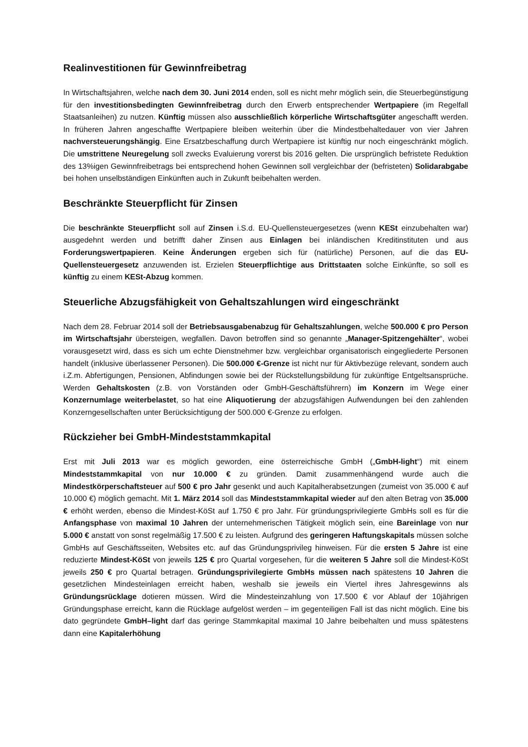Realinvestitionen für Gewinnfreibetrag
In Wirtschaftsjahren, welche nach dem 30. Juni 2014 enden, soll es nicht mehr möglich sein, die Steuerbegünstigung für den investitionsbedingten Gewinnfreibetrag durch den Erwerb entsprechender Wertpapiere (im Regelfall Staatsanleihen) zu nutzen. Künftig müssen also ausschließlich körperliche Wirtschaftsgüter angeschafft werden. In früheren Jahren angeschaffte Wertpapiere bleiben weiterhin über die Mindestbehaltedauer von vier Jahren nachversteuerungshängig. Eine Ersatzbeschaffung durch Wertpapiere ist künftig nur noch eingeschränkt möglich. Die umstrittene Neuregelung soll zwecks Evaluierung vorerst bis 2016 gelten. Die ursprünglich befristete Reduktion des 13%igen Gewinnfreibetrags bei entsprechend hohen Gewinnen soll vergleichbar der (befristeten) Solidarabgabe bei hohen unselbständigen Einkünften auch in Zukunft beibehalten werden.
Beschränkte Steuerpflicht für Zinsen
Die beschränkte Steuerpflicht soll auf Zinsen i.S.d. EU-Quellensteuergesetzes (wenn KESt einzubehalten war) ausgedehnt werden und betrifft daher Zinsen aus Einlagen bei inländischen Kreditinstituten und aus Forderungswertpapieren. Keine Änderungen ergeben sich für (natürliche) Personen, auf die das EU-Quellensteuergesetz anzuwenden ist. Erzielen Steuerpflichtige aus Drittstaaten solche Einkünfte, so soll es künftig zu einem KESt-Abzug kommen.
Steuerliche Abzugsfähigkeit von Gehaltszahlungen wird eingeschränkt
Nach dem 28. Februar 2014 soll der Betriebsausgabenabzug für Gehaltszahlungen, welche 500.000 € pro Person im Wirtschaftsjahr übersteigen, wegfallen. Davon betroffen sind so genannte „Manager-Spitzengehälter“, wobei vorausgesetzt wird, dass es sich um echte Dienstnehmer bzw. vergleichbar organisatorisch eingegliederte Personen handelt (inklusive überlassener Personen). Die 500.000 €-Grenze ist nicht nur für Aktivbezüge relevant, sondern auch i.Z.m. Abfertigungen, Pensionen, Abfindungen sowie bei der Rückstellungsbildung für zukünftige Entgeltsansprüche. Werden Gehaltskosten (z.B. von Vorständen oder GmbH-Geschäftsführern) im Konzern im Wege einer Konzernumlage weiterbelastet, so hat eine Aliquotierung der abzugsfähigen Aufwendungen bei den zahlenden Konzerngesellschaften unter Berücksichtigung der 500.000 €-Grenze zu erfolgen.
Rückzieher bei GmbH-Mindeststammkapital
Erst mit Juli 2013 war es möglich geworden, eine österreichische GmbH („GmbH-light“) mit einem Mindeststammkapital von nur 10.000 € zu gründen. Damit zusammenhängend wurde auch die Mindestkörperschaftsteuer auf 500 € pro Jahr gesenkt und auch Kapitalherabsetzungen (zumeist von 35.000 € auf 10.000 €) möglich gemacht. Mit 1. März 2014 soll das Mindeststammkapital wieder auf den alten Betrag von 35.000 € erhöht werden, ebenso die Mindest-KöSt auf 1.750 € pro Jahr. Für gründungsprivilegierte GmbHs soll es für die Anfangsphase von maximal 10 Jahren der unternehmerischen Tätigkeit möglich sein, eine Bareinlage von nur 5.000 € anstatt von sonst regelmäßig 17.500 € zu leisten. Aufgrund des geringeren Haftungskapitals müssen solche GmbHs auf Geschäftsseiten, Websites etc. auf das Gründungsprivileg hinweisen. Für die ersten 5 Jahre ist eine reduzierte Mindest-KöSt von jeweils 125 € pro Quartal vorgesehen, für die weiteren 5 Jahre soll die Mindest-KöSt jeweils 250 € pro Quartal betragen. Gründungsprivilegierte GmbHs müssen nach spätestens 10 Jahren die gesetzlichen Mindesteinlagen erreicht haben, weshalb sie jeweils ein Viertel ihres Jahresgewinns als Gründungsrücklage dotieren müssen. Wird die Mindesteinzahlung von 17.500 € vor Ablauf der 10jährigen Gründungsphase erreicht, kann die Rücklage aufgelöst werden – im gegenteiligen Fall ist das nicht möglich. Eine bis dato gegründete GmbH–light darf das geringe Stammkapital maximal 10 Jahre beibehalten und muss spätestens dann eine Kapitalerhöhung